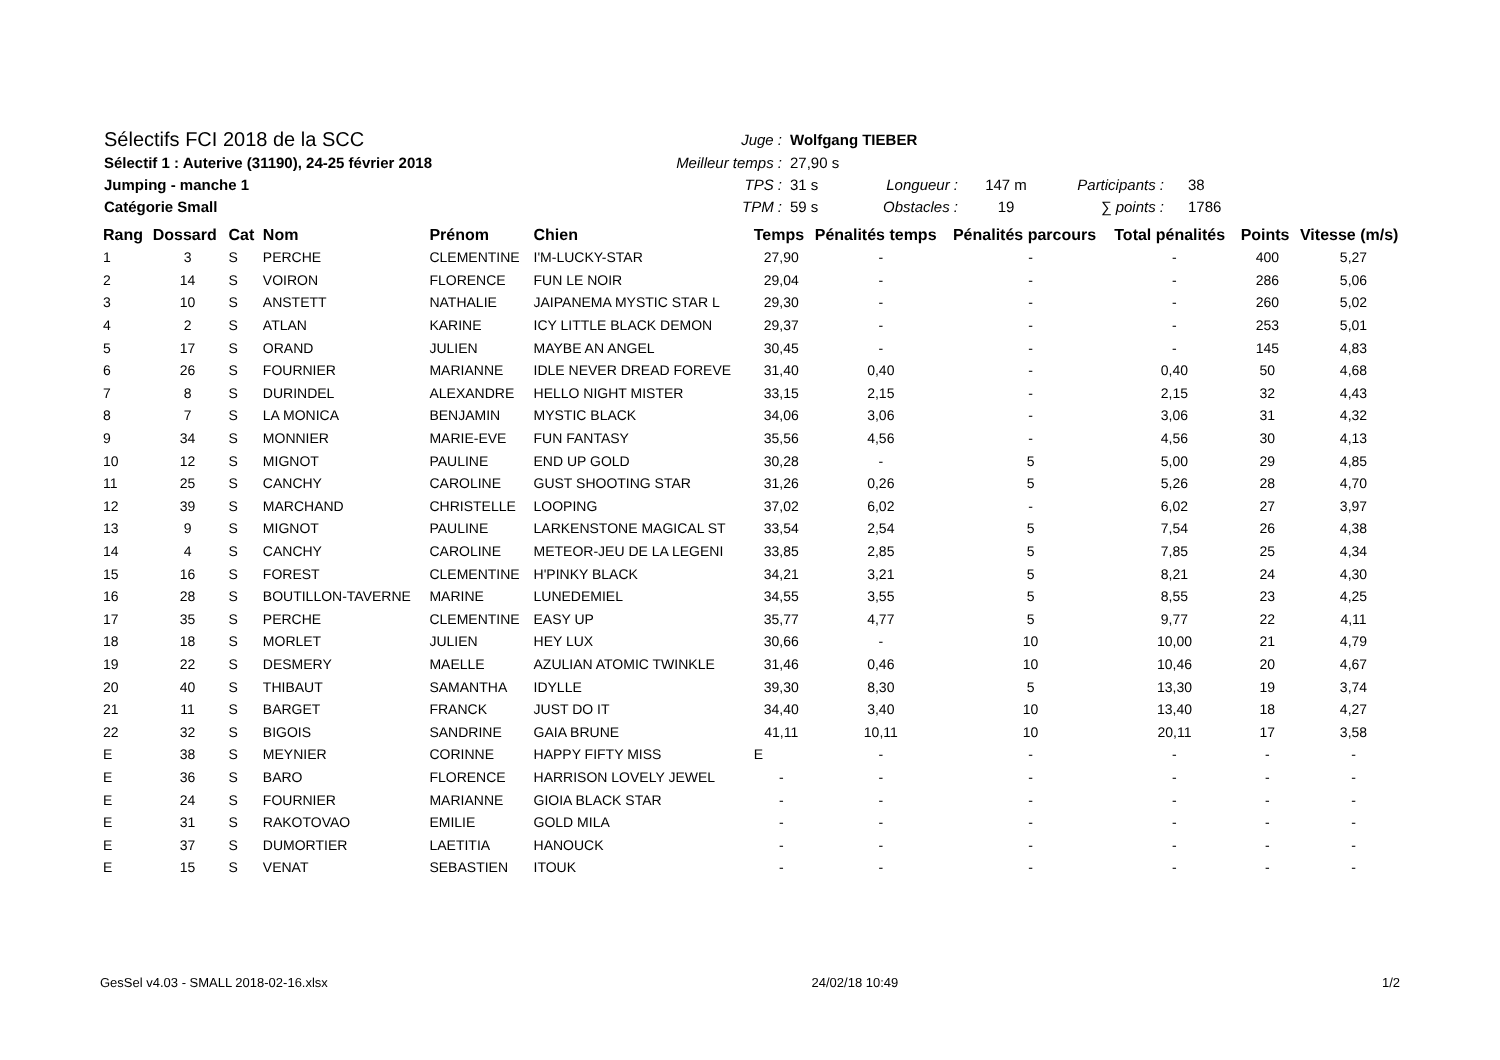| Sélectifs FCI 2018 de la SCC | Juge : | Wolfgang TIEBER | | | | |
| Sélectif 1 : Auterive (31190), 24-25 février 2018 | Meilleur temps : | 27,90 s | | | | |
| Jumping - manche 1 | TPS : | 31 s | Longueur : | 147 m | Participants : | 38 |
| Catégorie Small | TPM : | 59 s | Obstacles : | 19 | ∑ points : | 1786 |
| Rang | Dossard | Cat | Nom | Prénom | Chien | Temps | Pénalités temps | Pénalités parcours | Total pénalités | Points | Vitesse (m/s) |
| --- | --- | --- | --- | --- | --- | --- | --- | --- | --- | --- | --- |
| 1 | 3 | S | PERCHE | CLEMENTINE | I'M-LUCKY-STAR | 27,90 | - | - | - | 400 | 5,27 |
| 2 | 14 | S | VOIRON | FLORENCE | FUN LE NOIR | 29,04 | - | - | - | 286 | 5,06 |
| 3 | 10 | S | ANSTETT | NATHALIE | JAIPANEMA MYSTIC STAR L | 29,30 | - | - | - | 260 | 5,02 |
| 4 | 2 | S | ATLAN | KARINE | ICY LITTLE BLACK DEMON | 29,37 | - | - | - | 253 | 5,01 |
| 5 | 17 | S | ORAND | JULIEN | MAYBE AN ANGEL | 30,45 | - | - | - | 145 | 4,83 |
| 6 | 26 | S | FOURNIER | MARIANNE | IDLE NEVER DREAD FOREVE | 31,40 | 0,40 | - | 0,40 | 50 | 4,68 |
| 7 | 8 | S | DURINDEL | ALEXANDRE | HELLO NIGHT MISTER | 33,15 | 2,15 | - | 2,15 | 32 | 4,43 |
| 8 | 7 | S | LA MONICA | BENJAMIN | MYSTIC BLACK | 34,06 | 3,06 | - | 3,06 | 31 | 4,32 |
| 9 | 34 | S | MONNIER | MARIE-EVE | FUN FANTASY | 35,56 | 4,56 | - | 4,56 | 30 | 4,13 |
| 10 | 12 | S | MIGNOT | PAULINE | END UP GOLD | 30,28 | - | 5 | 5,00 | 29 | 4,85 |
| 11 | 25 | S | CANCHY | CAROLINE | GUST SHOOTING STAR | 31,26 | 0,26 | 5 | 5,26 | 28 | 4,70 |
| 12 | 39 | S | MARCHAND | CHRISTELLE | LOOPING | 37,02 | 6,02 | - | 6,02 | 27 | 3,97 |
| 13 | 9 | S | MIGNOT | PAULINE | LARKENSTONE MAGICAL ST | 33,54 | 2,54 | 5 | 7,54 | 26 | 4,38 |
| 14 | 4 | S | CANCHY | CAROLINE | METEOR-JEU DE LA LEGENI | 33,85 | 2,85 | 5 | 7,85 | 25 | 4,34 |
| 15 | 16 | S | FOREST | CLEMENTINE | H'PINKY BLACK | 34,21 | 3,21 | 5 | 8,21 | 24 | 4,30 |
| 16 | 28 | S | BOUTILLON-TAVERNE | MARINE | LUNEDEMIEL | 34,55 | 3,55 | 5 | 8,55 | 23 | 4,25 |
| 17 | 35 | S | PERCHE | CLEMENTINE | EASY UP | 35,77 | 4,77 | 5 | 9,77 | 22 | 4,11 |
| 18 | 18 | S | MORLET | JULIEN | HEY LUX | 30,66 | - | 10 | 10,00 | 21 | 4,79 |
| 19 | 22 | S | DESMERY | MAELLE | AZULIAN ATOMIC TWINKLE | 31,46 | 0,46 | 10 | 10,46 | 20 | 4,67 |
| 20 | 40 | S | THIBAUT | SAMANTHA | IDYLLE | 39,30 | 8,30 | 5 | 13,30 | 19 | 3,74 |
| 21 | 11 | S | BARGET | FRANCK | JUST DO IT | 34,40 | 3,40 | 10 | 13,40 | 18 | 4,27 |
| 22 | 32 | S | BIGOIS | SANDRINE | GAIA BRUNE | 41,11 | 10,11 | 10 | 20,11 | 17 | 3,58 |
| E | 38 | S | MEYNIER | CORINNE | HAPPY FIFTY MISS | E | - | - | - | - | - |
| E | 36 | S | BARO | FLORENCE | HARRISON LOVELY JEWEL | - | - | - | - | - | - |
| E | 24 | S | FOURNIER | MARIANNE | GIOIA BLACK STAR | - | - | - | - | - | - |
| E | 31 | S | RAKOTOVAO | EMILIE | GOLD MILA | - | - | - | - | - | - |
| E | 37 | S | DUMORTIER | LAETITIA | HANOUCK | - | - | - | - | - | - |
| E | 15 | S | VENAT | SEBASTIEN | ITOUK | - | - | - | - | - | - |
GesSel v4.03 - SMALL 2018-02-16.xlsx 24/02/18 10:49 1/2